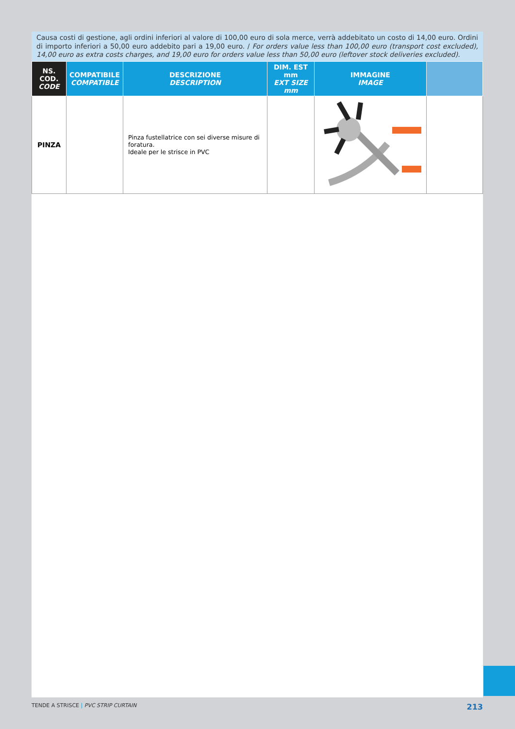Causa costi di gestione, agli ordini inferiori al valore di 100,00 euro di sola merce, verrà addebitato un costo di 14,00 euro. Ordini di importo inferiori a 50,00 euro addebito pari a 19,00 euro. / For orders value less than 100,00 euro (transport cost excluded), 14,00 euro as extra costs charges, and 19,00 euro for orders value less than 50,00 euro (leftover stock deliveries excluded).
| NS. COD. CODE | COMPATIBILE COMPATIBLE | DESCRIZIONE DESCRIPTION | DIM. EST mm EXT SIZE mm | IMMAGINE IMAGE | |
| --- | --- | --- | --- | --- | --- |
| PINZA | | Pinza fustellatrice con sei diverse misure di foratura. Ideale per le strisce in PVC | | | |
TENDE A STRISCE | PVC STRIP CURTAIN 213